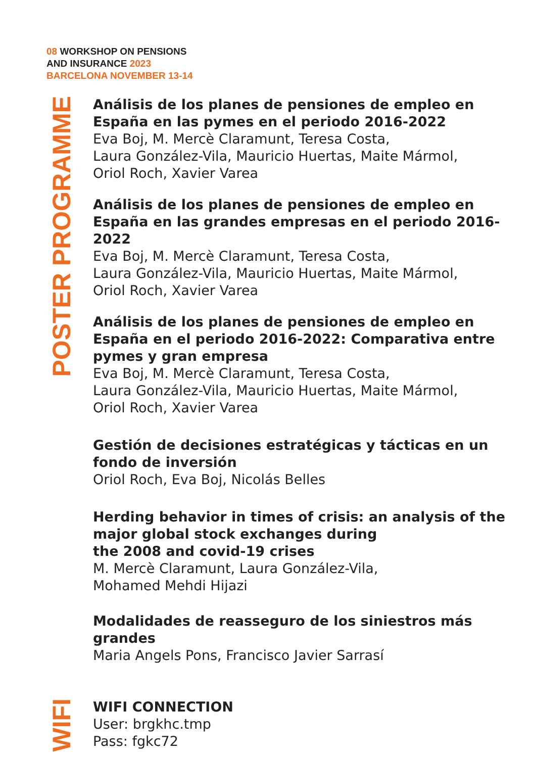08 WORKSHOP ON PENSIONS
AND INSURANCE 2023
BARCELONA NOVEMBER 13-14
POSTER PROGRAMME
Análisis de los planes de pensiones de empleo en España en las pymes en el periodo 2016-2022
Eva Boj, M. Mercè Claramunt, Teresa Costa,
Laura González-Vila, Mauricio Huertas, Maite Mármol,
Oriol Roch, Xavier Varea
Análisis de los planes de pensiones de empleo en España en las grandes empresas en el periodo 2016-2022
Eva Boj, M. Mercè Claramunt, Teresa Costa,
Laura González-Vila, Mauricio Huertas, Maite Mármol,
Oriol Roch, Xavier Varea
Análisis de los planes de pensiones de empleo en
España en el periodo 2016-2022: Comparativa entre
pymes y gran empresa
Eva Boj, M. Mercè Claramunt, Teresa Costa,
Laura González-Vila, Mauricio Huertas, Maite Mármol,
Oriol Roch, Xavier Varea
Gestión de decisiones estratégicas y tácticas en un
fondo de inversión
Oriol Roch, Eva Boj, Nicolás Belles
Herding behavior in times of crisis: an analysis of the
major global stock exchanges during
the 2008 and covid-19 crises
M. Mercè Claramunt, Laura González-Vila,
Mohamed Mehdi Hijazi
Modalidades de reasseguro de los siniestros más
grandes
Maria Angels Pons, Francisco Javier Sarrasí
WIFI
WIFI CONNECTION
User: brgkhc.tmp
Pass: fgkc72